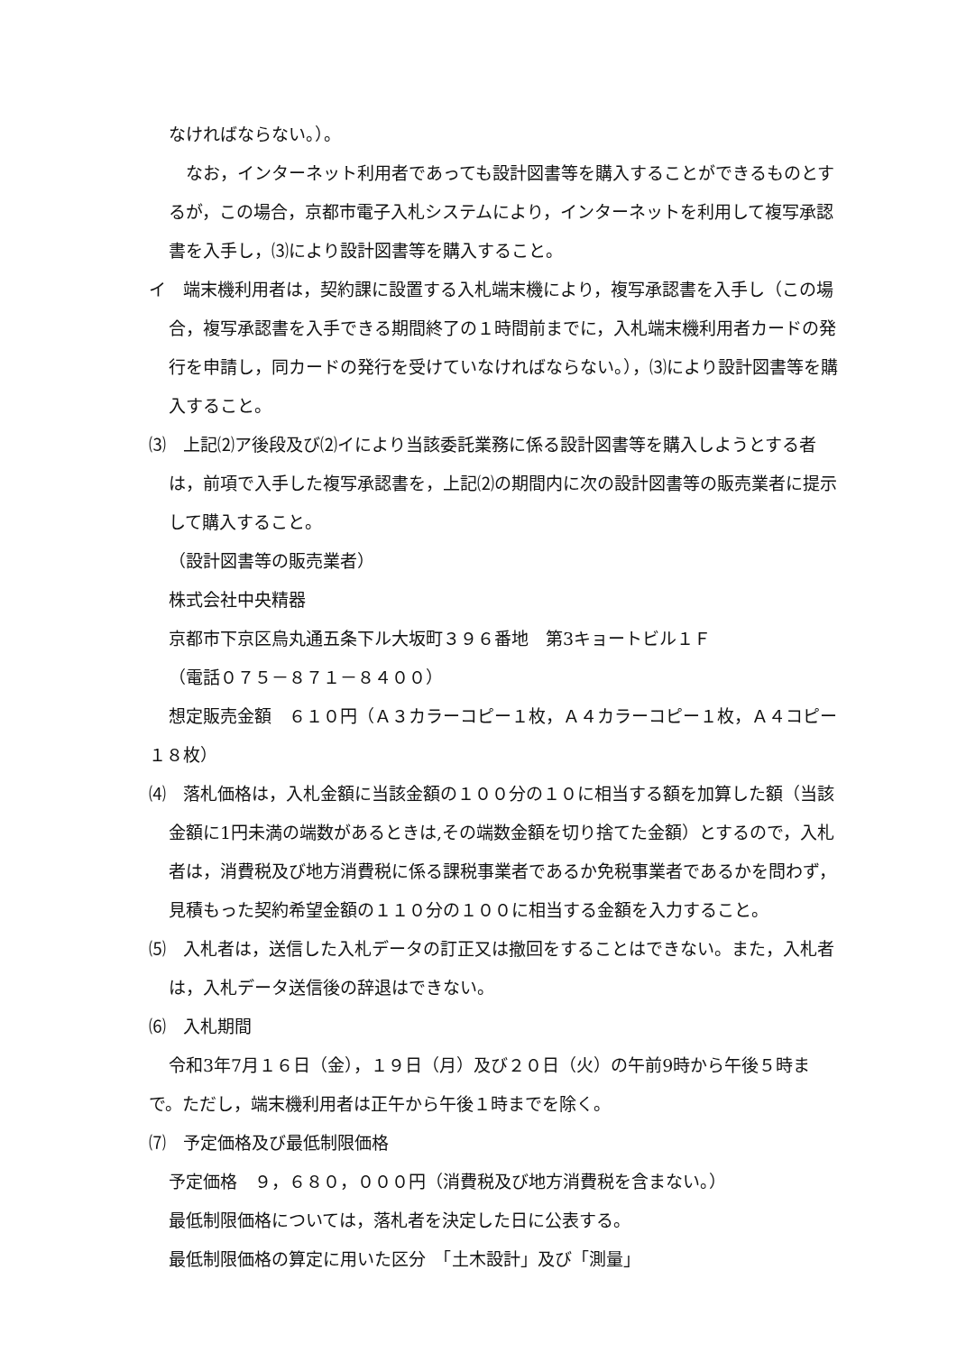なければならない。）。
　なお，インターネット利用者であっても設計図書等を購入することができるものとするが，この場合，京都市電子入札システムにより，インターネットを利用して複写承認書を入手し，⑶により設計図書等を購入すること。
イ　端末機利用者は，契約課に設置する入札端末機により，複写承認書を入手し（この場合，複写承認書を入手できる期間終了の１時間前までに，入札端末機利用者カードの発行を申請し，同カードの発行を受けていなければならない。），⑶により設計図書等を購入すること。
⑶　上記⑵ア後段及び⑵イにより当該委託業務に係る設計図書等を購入しようとする者は，前項で入手した複写承認書を，上記⑵の期間内に次の設計図書等の販売業者に提示して購入すること。
（設計図書等の販売業者）
株式会社中央精器
京都市下京区烏丸通五条下ル大坂町３９６番地　第3キョートビル１Ｆ
（電話０７５－８７１－８４００）
想定販売金額　６１０円（Ａ３カラーコピー１枚，Ａ４カラーコピー１枚，Ａ４コピー１８枚）
⑷　落札価格は，入札金額に当該金額の１００分の１０に相当する額を加算した額（当該金額に1円未満の端数があるときは,その端数金額を切り捨てた金額）とするので，入札者は，消費税及び地方消費税に係る課税事業者であるか免税事業者であるかを問わず，見積もった契約希望金額の１１０分の１００に相当する金額を入力すること。
⑸　入札者は，送信した入札データの訂正又は撤回をすることはできない。また，入札者は，入札データ送信後の辞退はできない。
⑹　入札期間
令和3年7月１６日（金），１９日（月）及び２０日（火）の午前9時から午後５時まで。ただし，端末機利用者は正午から午後１時までを除く。
⑺　予定価格及び最低制限価格
予定価格　９，６８０，０００円（消費税及び地方消費税を含まない。）
最低制限価格については，落札者を決定した日に公表する。
最低制限価格の算定に用いた区分　「土木設計」及び「測量」